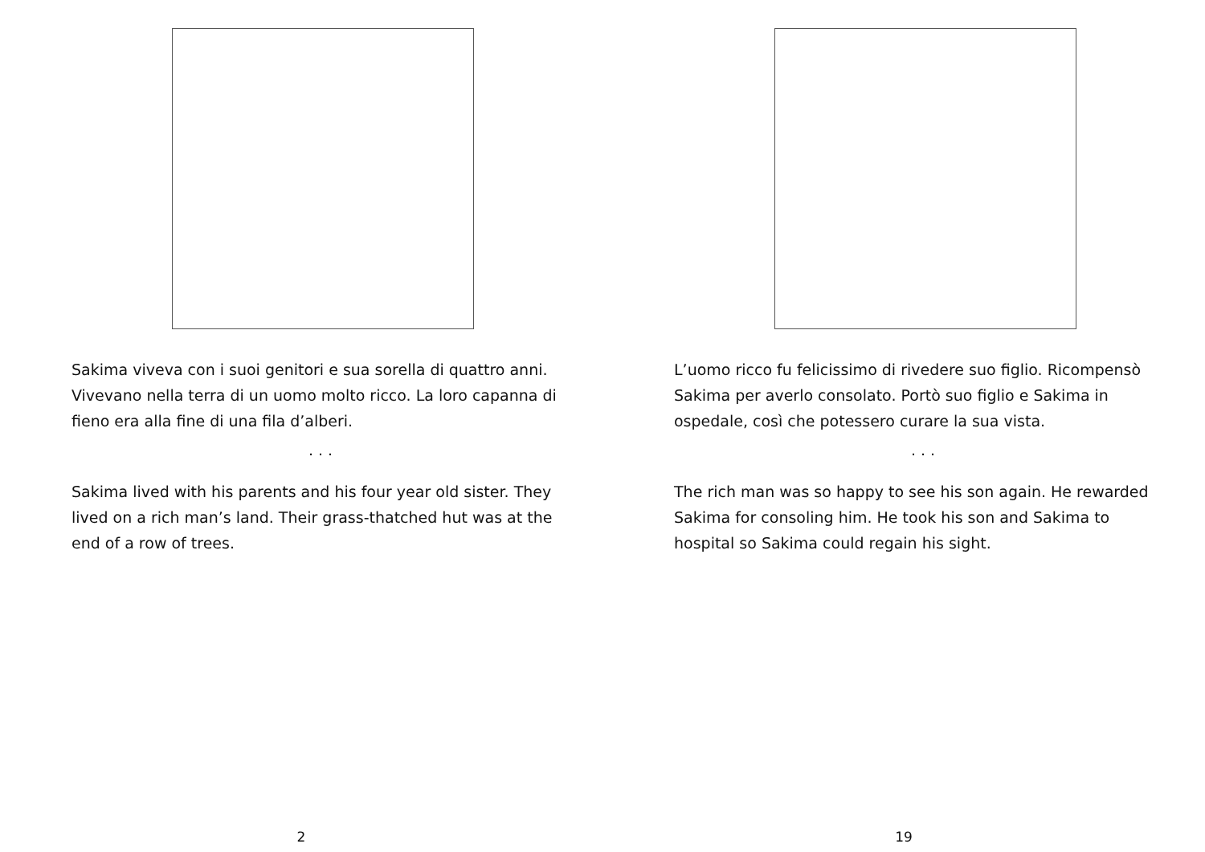Sakima viveva con i suoi genitori e sua sorella di quattro anni. Vivevano nella terra di un uomo molto ricco. La loro capanna di fieno era alla fine di una fila d’alberi.
. . .
Sakima lived with his parents and his four year old sister. They lived on a rich man’s land. Their grass-thatched hut was at the end of a row of trees.
2
L’uomo ricco fu felicissimo di rivedere suo figlio. Ricompensò Sakima per averlo consolato. Portò suo figlio e Sakima in ospedale, così che potessero curare la sua vista.
. . .
The rich man was so happy to see his son again. He rewarded Sakima for consoling him. He took his son and Sakima to hospital so Sakima could regain his sight.
19